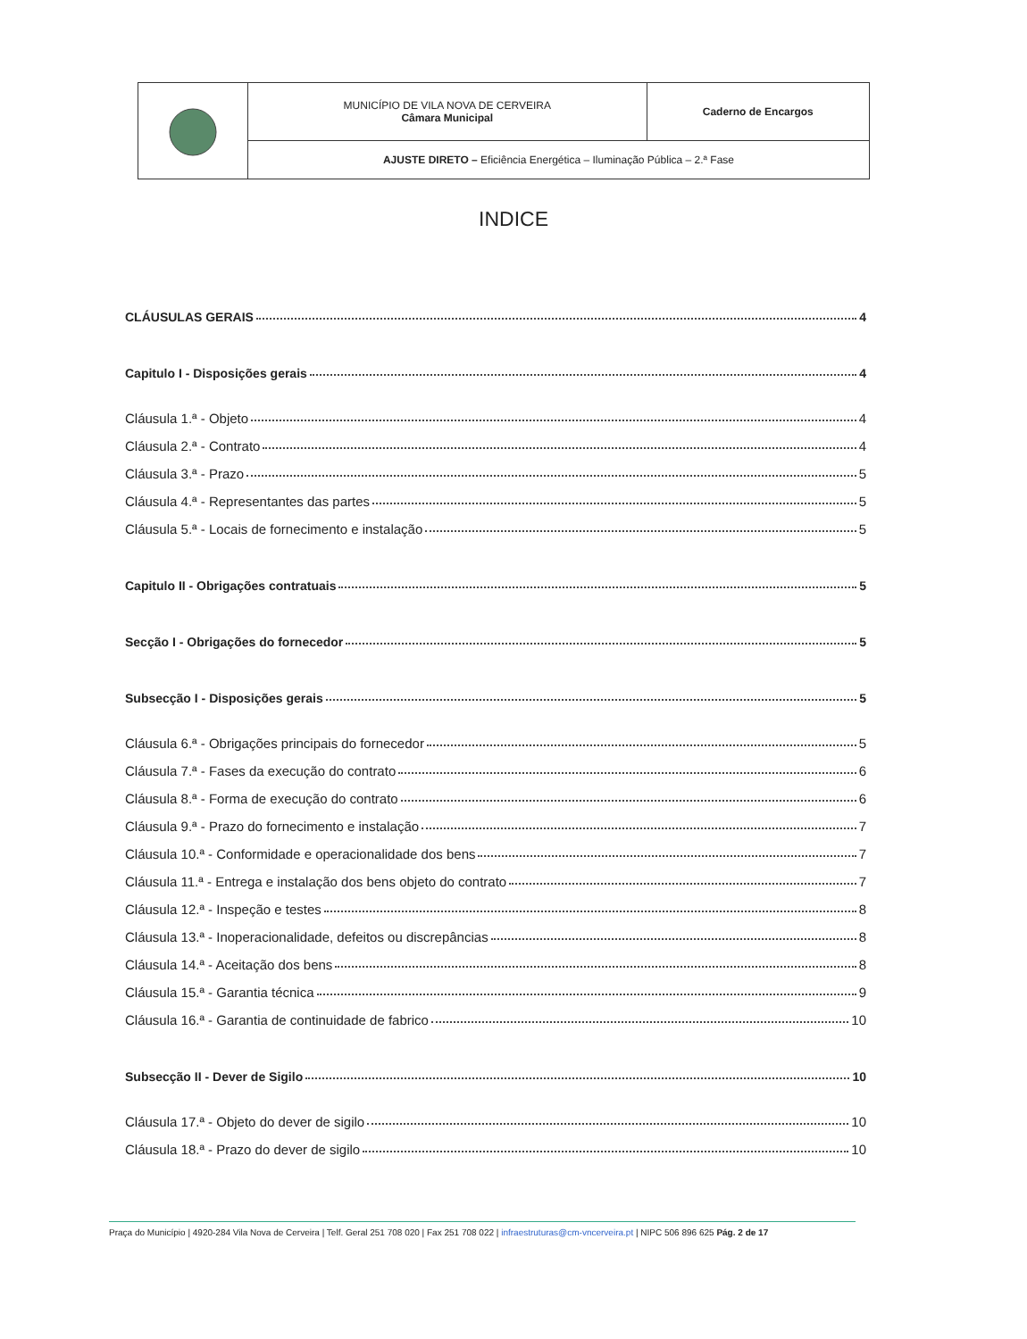| | MUNICÍPIO DE VILA NOVA DE CERVEIRA Câmara Municipal | Caderno de Encargos |
| | AJUSTE DIRETO – Eficiência Energética – Iluminação Pública – 2.ª Fase | |
INDICE
CLÁUSULAS GERAIS 4
Capitulo I - Disposições gerais 4
Cláusula 1.ª - Objeto 4
Cláusula 2.ª - Contrato 4
Cláusula 3.ª - Prazo 5
Cláusula 4.ª - Representantes das partes 5
Cláusula 5.ª - Locais de fornecimento e instalação 5
Capitulo II - Obrigações contratuais 5
Secção I - Obrigações do fornecedor 5
Subsecção I - Disposições gerais 5
Cláusula 6.ª - Obrigações principais do fornecedor 5
Cláusula 7.ª - Fases da execução do contrato 6
Cláusula 8.ª - Forma de execução do contrato 6
Cláusula 9.ª - Prazo do fornecimento e instalação 7
Cláusula 10.ª - Conformidade e operacionalidade dos bens 7
Cláusula 11.ª - Entrega e instalação dos bens objeto do contrato 7
Cláusula 12.ª - Inspeção e testes 8
Cláusula 13.ª - Inoperacionalidade, defeitos ou discrepâncias 8
Cláusula 14.ª - Aceitação dos bens 8
Cláusula 15.ª - Garantia técnica 9
Cláusula 16.ª - Garantia de continuidade de fabrico 10
Subsecção II - Dever de Sigilo 10
Cláusula 17.ª - Objeto do dever de sigilo 10
Cláusula 18.ª - Prazo do dever de sigilo 10
Praça do Município | 4920-284 Vila Nova de Cerveira | Telf. Geral 251 708 020 | Fax 251 708 022 | infraestruturas@cm-vncerveira.pt | NIPC 506 896 625 Pág. 2 de 17